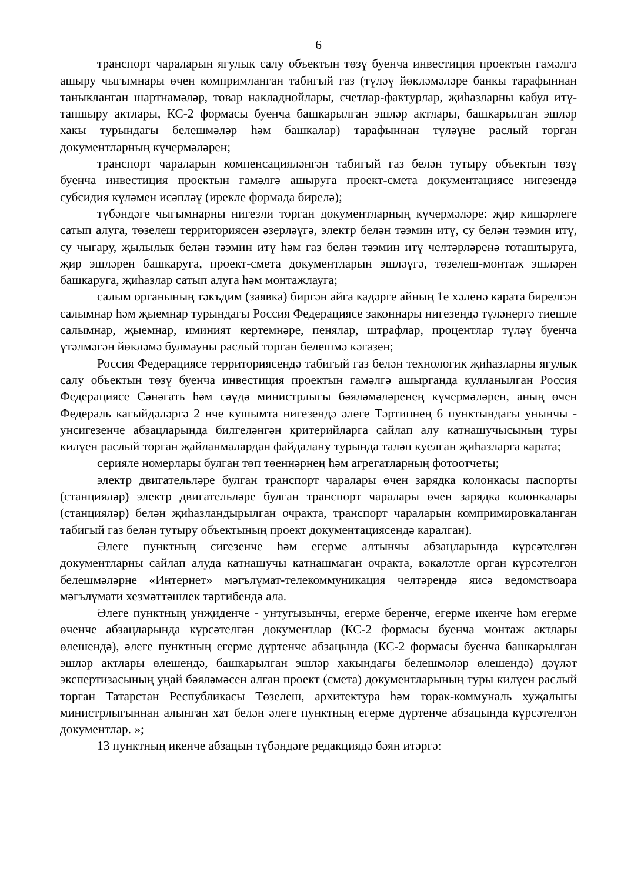6
транспорт чараларын ягулык салу объектын төзү буенча инвестиция проектын гамәлгә ашыру чыгымнары өчен компримланган табигый газ (түләү йөкләмәләре банкы тарафыннан таныкланган шартнамәләр, товар накладнойлары, счетлар-фактурлар, җиһазларны кабул итү-тапшыру актлары, КС-2 формасы буенча башкарылган эшләр актлары, башкарылган эшләр хакы турындагы белешмәләр һәм башкалар) тарафыннан түләүне раслый торган документларның күчермәләрен;
транспорт чараларын компенсацияләнгән табигый газ белән тутыру объектын төзү буенча инвестиция проектын гамәлгә ашыруга проект-смета документациясе нигезендә субсидия күләмен исәпләү (ирекле формада бирелә);
түбәндәге чыгымнарны нигезли торган документларның күчермәләре: җир кишәрлеге сатып алуга, төзелеш территориясен әзерләүгә, электр белән тәэмин итү, су белән тәэмин итү, су чыгару, җылылык белән тәэмин итү һәм газ белән тәэмин итү челтәрләренә тоташтыруга, җир эшләрен башкаруга, проект-смета документларын эшләүгә, төзелеш-монтаж эшләрен башкаруга, җиһазлар сатып алуга һәм монтажлауга;
салым органының тәкъдим (заявка) биргән айга кадәрге айның 1е хәленә карата бирелгән салымнар һәм җыемнар турындагы Россия Федерациясе законнары нигезендә түләнергә тиешле салымнар, җыемнар, иминият кертемнәре, пенялар, штрафлар, процентлар түләү буенча үтәлмәгән йөкләмә булмауны раслый торган белешмә кәгазен;
Россия Федерациясе территориясендә табигый газ белән технологик җиһазларны ягулык салу объектын төзү буенча инвестиция проектын гамәлгә ашырганда кулланылган Россия Федерациясе Сәнәгать һәм сәүдә министрлыгы бәяләмәләренең күчермәләрен, аның өчен Федераль кагыйдәләргә 2 нче кушымта нигезендә әлеге Тәртипнең 6 пунктындагы унынчы - унсигезенче абзацларында билгеләнгән критерийларга сайлап алу катнашучысының туры килүен раслый торган җайланмалардан файдалану турында таләп куелган җиһазларга карата;
серияле номерлары булган төп төеннәрнең һәм агрегатларның фотоотчеты;
электр двигательләре булган транспорт чаралары өчен зарядка колонкасы паспорты (станцияләр) электр двигательләре булган транспорт чаралары өчен зарядка колонкалары (станцияләр) белән җиһазландырылган очракта, транспорт чараларын компримировкаланган табигый газ белән тутыру объектының проект документациясендә каралган).
Әлеге пунктның сигезенче һәм егерме алтынчы абзацларында күрсәтелгән документларны сайлап алуда катнашучы катнашмаган очракта, вәкаләтле орган күрсәтелгән белешмәләрне «Интернет» мәгълүмат-телекоммуникация челтәрендә яисә ведомствоара мәгълүмати хезмәттәшлек тәртибендә ала.
Әлеге пунктның унҗиденче - унтугызынчы, егерме беренче, егерме икенче һәм егерме өченче абзацларында күрсәтелгән документлар (КС-2 формасы буенча монтаж актлары өлешендә), әлеге пунктның егерме дүртенче абзацында (КС-2 формасы буенча башкарылган эшләр актлары өлешендә, башкарылган эшләр хакындагы белешмәләр өлешендә) дәүләт экспертизасының уңай бәяләмәсен алган проект (смета) документларының туры килүен раслый торган Татарстан Республикасы Төзелеш, архитектура һәм торак-коммуналь хуҗалыгы министрлыгыннан алынган хат белән әлеге пунктның егерме дүртенче абзацында күрсәтелгән документлар. »;
13 пунктның икенче абзацын түбәндәге редакциядә бәян итәргә: